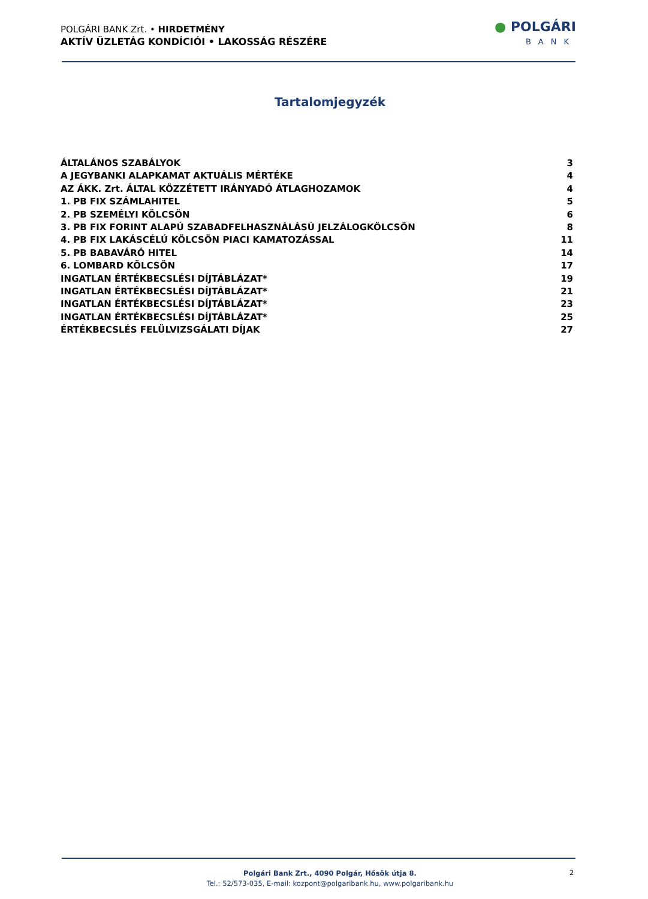POLGÁRI BANK Zrt. • HIRDETMÉNY
AKTÍV ÜZLETÁG KONDÍCIÓI • LAKOSSÁG RÉSZÉRE
● POLGÁRI
BANK
Tartalomjegyzék
ÁLTALÁNOS SZABÁLYOK 3
A JEGYBANKI ALAPKAMAT AKTUÁLIS MÉRTÉKE 4
AZ ÁKK. Zrt. ÁLTAL KÖZZÉTETT IRÁNYADÓ ÁTLAGHOZAMOK 4
1. PB FIX SZÁMLAHITEL 5
2. PB SZEMÉLYI KÖLCSÖN 6
3. PB FIX FORINT ALAPÚ SZABADFELHASZNÁLÁSÚ JELZÁLOGKÖLCSÖN 8
4. PB FIX LAKÁSCÉLÚ KÖLCSÖN PIACI KAMATOZÁSSAL 11
5. PB BABAVÁRÓ HITEL 14
6. LOMBARD KÖLCSÖN 17
INGATLAN ÉRTÉKBECSLÉSI DÍJTÁBLÁZAT* 19
INGATLAN ÉRTÉKBECSLÉSI DÍJTÁBLÁZAT* 21
INGATLAN ÉRTÉKBECSLÉSI DÍJTÁBLÁZAT* 23
INGATLAN ÉRTÉKBECSLÉSI DÍJTÁBLÁZAT* 25
ÉRTÉKBECSLÉS FELÜLVIZSGÁLATI DÍJAK 27
Polgári Bank Zrt., 4090 Polgár, Hősök útja 8.
Tel.: 52/573-035, E-mail: kozpont@polgaribank.hu, www.polgaribank.hu
2